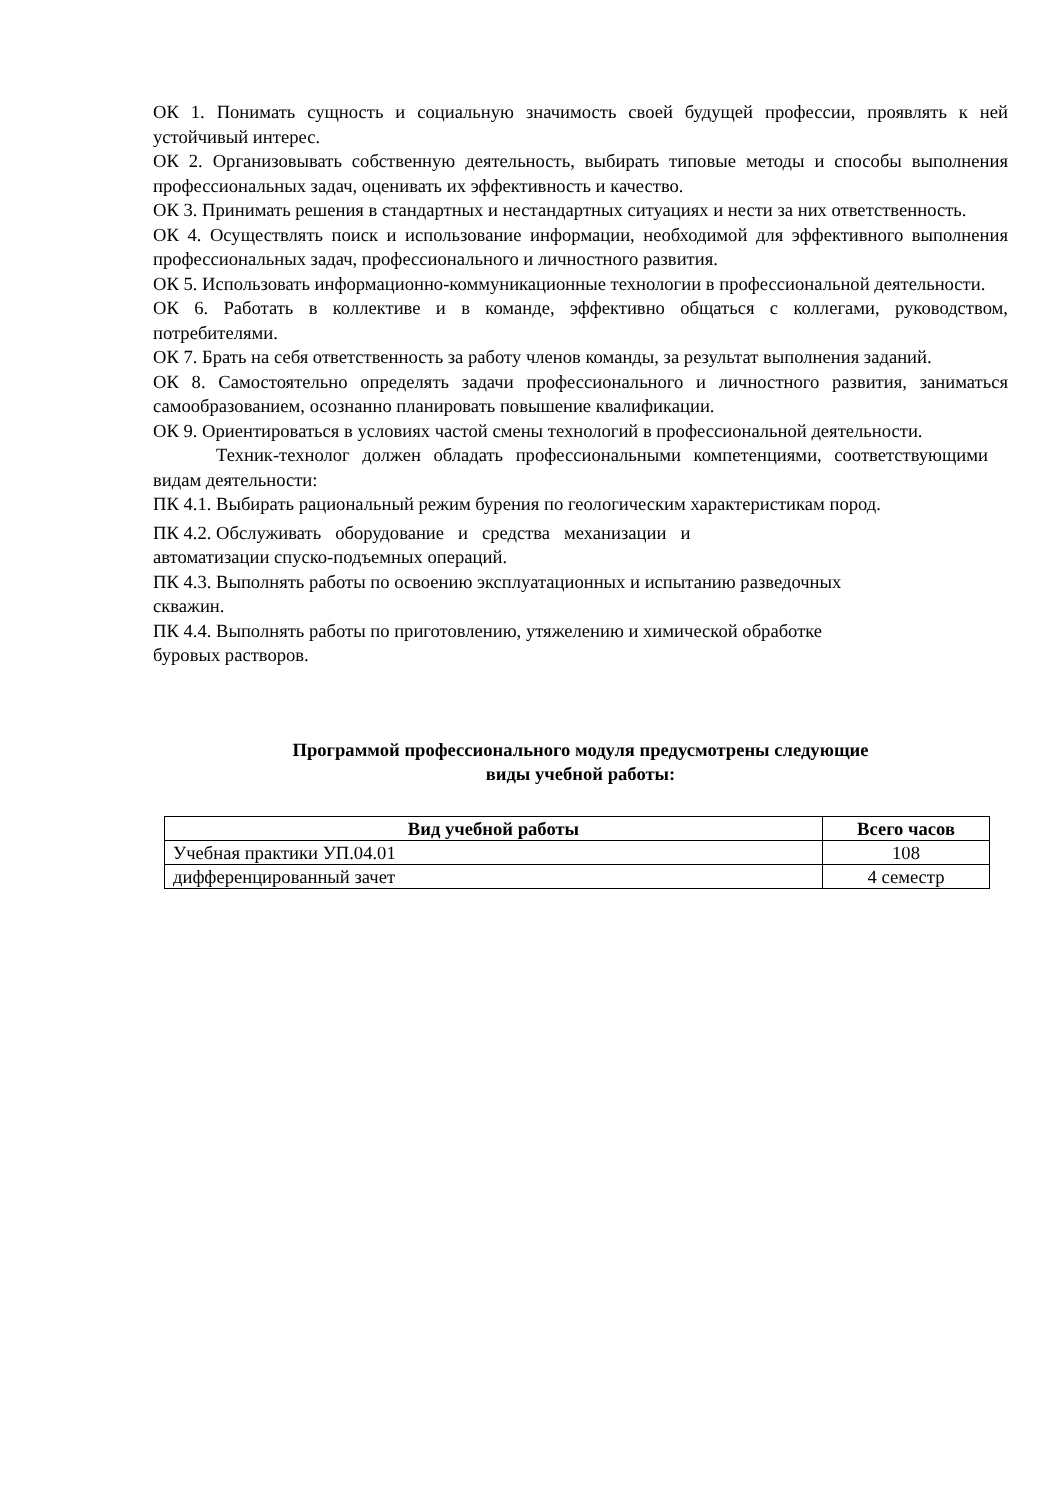ОК 1. Понимать сущность и социальную значимость своей будущей профессии, проявлять к ней устойчивый интерес.
ОК 2. Организовывать собственную деятельность, выбирать типовые методы и способы выполнения профессиональных задач, оценивать их эффективность и качество.
ОК 3. Принимать решения в стандартных и нестандартных ситуациях и нести за них ответственность.
ОК 4. Осуществлять поиск и использование информации, необходимой для эффективного выполнения профессиональных задач, профессионального и личностного развития.
ОК 5. Использовать информационно-коммуникационные технологии в профессиональной деятельности.
ОК 6. Работать в коллективе и в команде, эффективно общаться с коллегами, руководством, потребителями.
ОК 7. Брать на себя ответственность за работу членов команды, за результат выполнения заданий.
ОК 8. Самостоятельно определять задачи профессионального и личностного развития, заниматься самообразованием, осознанно планировать повышение квалификации.
ОК 9. Ориентироваться в условиях частой смены технологий в профессиональной деятельности.
Техник-технолог должен обладать профессиональными компетенциями, соответствующими видам деятельности:
ПК 4.1. Выбирать рациональный режим бурения по геологическим характеристикам пород.
ПК 4.2. Обслуживать оборудование и средства механизации и
автоматизации спуско-подъемных операций.
ПК 4.3. Выполнять работы по освоению эксплуатационных и испытанию разведочных
скважин.
ПК 4.4. Выполнять работы по приготовлению, утяжелению и химической обработке
буровых растворов.
Программой профессионального модуля предусмотрены следующие
виды учебной работы:
| Вид учебной работы | Всего часов |
| --- | --- |
| Учебная практики УП.04.01 | 108 |
| дифференцированный зачет | 4 семестр |